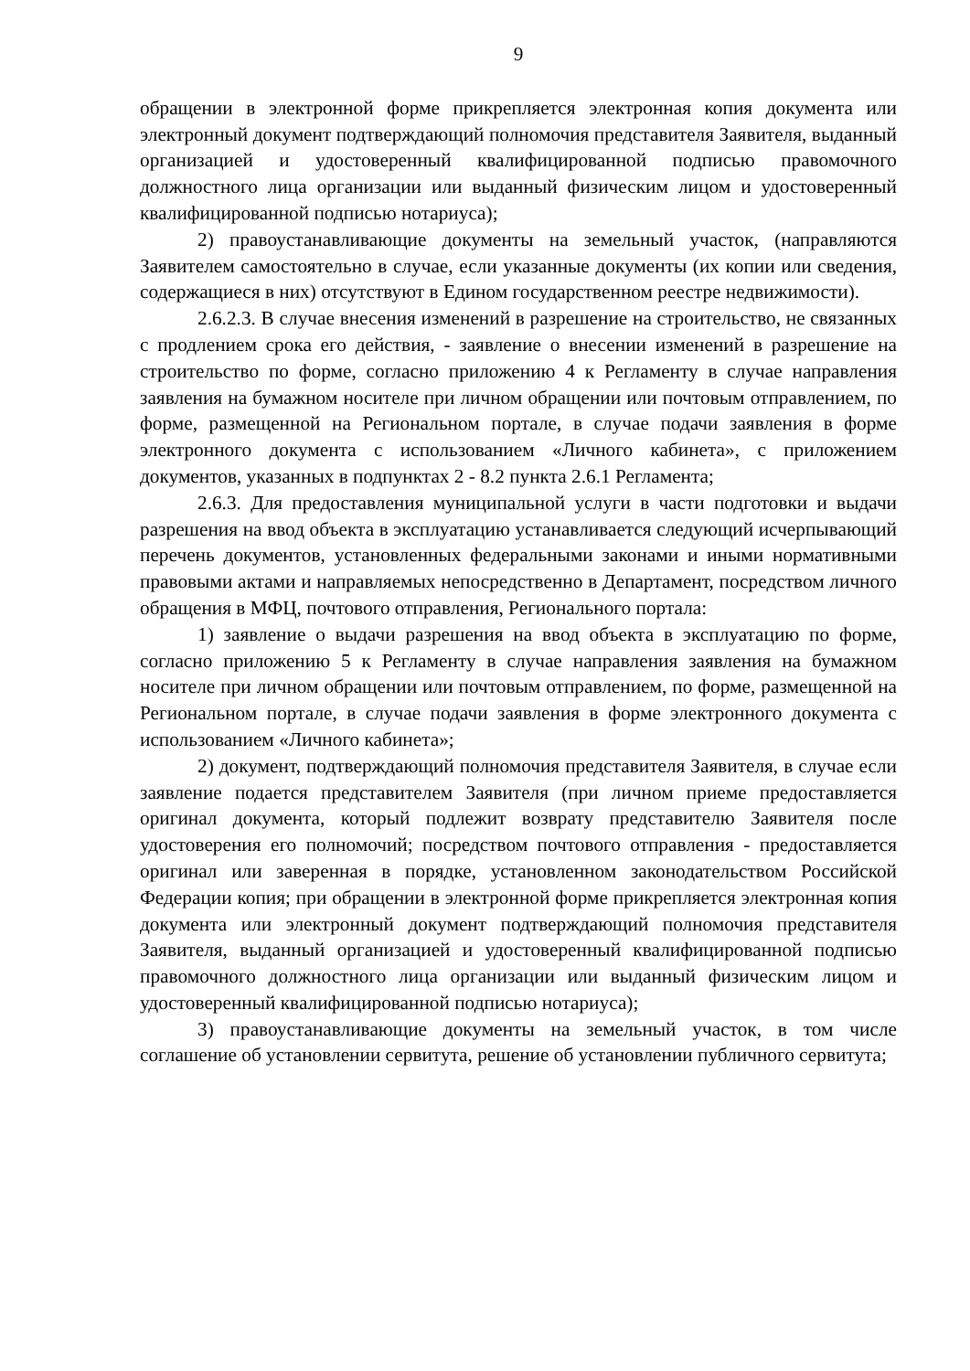9
обращении в электронной форме прикрепляется электронная копия документа или электронный документ подтверждающий полномочия представителя Заявителя, выданный организацией и удостоверенный квалифицированной подписью правомочного должностного лица организации или выданный физическим лицом и удостоверенный квалифицированной подписью нотариуса);
2) правоустанавливающие документы на земельный участок, (направляются Заявителем самостоятельно в случае, если указанные документы (их копии или сведения, содержащиеся в них) отсутствуют в Едином государственном реестре недвижимости).
2.6.2.3. В случае внесения изменений в разрешение на строительство, не связанных с продлением срока его действия, - заявление о внесении изменений в разрешение на строительство по форме, согласно приложению 4 к Регламенту в случае направления заявления на бумажном носителе при личном обращении или почтовым отправлением, по форме, размещенной на Региональном портале, в случае подачи заявления в форме электронного документа с использованием «Личного кабинета», с приложением документов, указанных в подпунктах 2 - 8.2 пункта 2.6.1 Регламента;
2.6.3. Для предоставления муниципальной услуги в части подготовки и выдачи разрешения на ввод объекта в эксплуатацию устанавливается следующий исчерпывающий перечень документов, установленных федеральными законами и иными нормативными правовыми актами и направляемых непосредственно в Департамент, посредством личного обращения в МФЦ, почтового отправления, Регионального портала:
1) заявление о выдачи разрешения на ввод объекта в эксплуатацию по форме, согласно приложению 5 к Регламенту в случае направления заявления на бумажном носителе при личном обращении или почтовым отправлением, по форме, размещенной на Региональном портале, в случае подачи заявления в форме электронного документа с использованием «Личного кабинета»;
2) документ, подтверждающий полномочия представителя Заявителя, в случае если заявление подается представителем Заявителя (при личном приеме предоставляется оригинал документа, который подлежит возврату представителю Заявителя после удостоверения его полномочий; посредством почтового отправления - предоставляется оригинал или заверенная в порядке, установленном законодательством Российской Федерации копия; при обращении в электронной форме прикрепляется электронная копия документа или электронный документ подтверждающий полномочия представителя Заявителя, выданный организацией и удостоверенный квалифицированной подписью правомочного должностного лица организации или выданный физическим лицом и удостоверенный квалифицированной подписью нотариуса);
3) правоустанавливающие документы на земельный участок, в том числе соглашение об установлении сервитута, решение об установлении публичного сервитута;